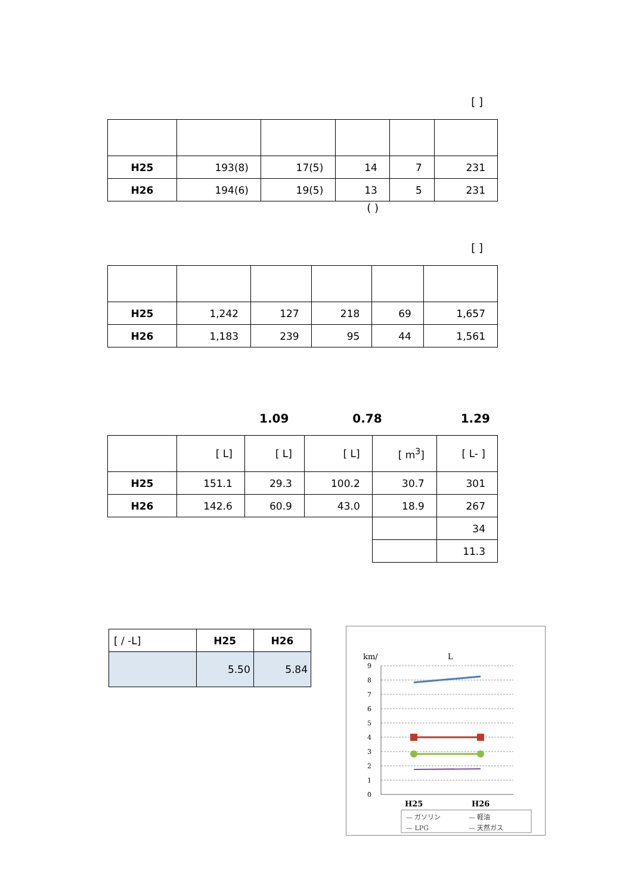[ ]
| H25 | 193(8) | 17(5) | 14 | 7 | 231 |
| H26 | 194(6) | 19(5) | 13 | 5 | 231 |
( )
[ ]
| H25 | 1,242 | 127 | 218 | 69 | 1,657 |
| H26 | 1,183 | 239 | 95 | 44 | 1,561 |
1.09 0.78 1.29
| | [ L] | [ L] | [ L] | [ m<sup>3</sup>] | [ L- ] |
| --- | --- | --- | --- | --- | --- |
| H25 | 151.1 | 29.3 | 100.2 | 30.7 | 301 |
| H26 | 142.6 | 60.9 | 43.0 | 18.9 | 267 |
| | | | | | 34 |
| | | | | | 11.3 |
| [ / -L] | H25 | H26 |
| | 5.50 | 5.84 |
km/
L
9
8
7
6
5
4
3
2
1
0
H25
H26
— ガソリン
— 軽油
— LPG
— 天然ガス